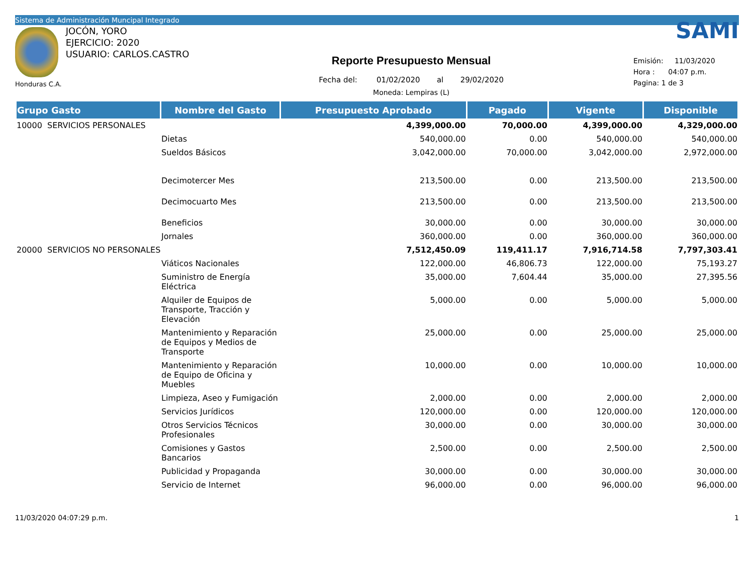Sistema de Administración Muncipal Integrado
Honduras C.A.
JOCÓN, YORO
EJERCICIO: 2020
USUARIO: CARLOS.CASTRO
Reporte Presupuesto Mensual
Fecha del: 01/02/2020 al 29/02/2020
Moneda: Lempiras (L)
SAMI
Emisión: 11/03/2020
Hora : 04:07 p.m.
Pagina: 1 de 3
| Grupo Gasto | Nombre del Gasto | Presupuesto Aprobado | Pagado | Vigente | Disponible |
| --- | --- | --- | --- | --- | --- |
| 10000 SERVICIOS PERSONALES | | 4,399,000.00 | 70,000.00 | 4,399,000.00 | 4,329,000.00 |
| | Dietas | 540,000.00 | 0.00 | 540,000.00 | 540,000.00 |
| | Sueldos Básicos | 3,042,000.00 | 70,000.00 | 3,042,000.00 | 2,972,000.00 |
| | Decimotercer Mes | 213,500.00 | 0.00 | 213,500.00 | 213,500.00 |
| | Decimocuarto Mes | 213,500.00 | 0.00 | 213,500.00 | 213,500.00 |
| | Beneficios | 30,000.00 | 0.00 | 30,000.00 | 30,000.00 |
| | Jornales | 360,000.00 | 0.00 | 360,000.00 | 360,000.00 |
| 20000 SERVICIOS NO PERSONALES | | 7,512,450.09 | 119,411.17 | 7,916,714.58 | 7,797,303.41 |
| | Viáticos Nacionales | 122,000.00 | 46,806.73 | 122,000.00 | 75,193.27 |
| | Suministro de Energía Eléctrica | 35,000.00 | 7,604.44 | 35,000.00 | 27,395.56 |
| | Alquiler de Equipos de Transporte, Tracción y Elevación | 5,000.00 | 0.00 | 5,000.00 | 5,000.00 |
| | Mantenimiento y Reparación de Equipos y Medios de Transporte | 25,000.00 | 0.00 | 25,000.00 | 25,000.00 |
| | Mantenimiento y Reparación de Equipo de Oficina y Muebles | 10,000.00 | 0.00 | 10,000.00 | 10,000.00 |
| | Limpieza, Aseo y Fumigación | 2,000.00 | 0.00 | 2,000.00 | 2,000.00 |
| | Servicios Jurídicos | 120,000.00 | 0.00 | 120,000.00 | 120,000.00 |
| | Otros Servicios Técnicos Profesionales | 30,000.00 | 0.00 | 30,000.00 | 30,000.00 |
| | Comisiones y Gastos Bancarios | 2,500.00 | 0.00 | 2,500.00 | 2,500.00 |
| | Publicidad y Propaganda | 30,000.00 | 0.00 | 30,000.00 | 30,000.00 |
| | Servicio de Internet | 96,000.00 | 0.00 | 96,000.00 | 96,000.00 |
11/03/2020 04:07:29 p.m. 1